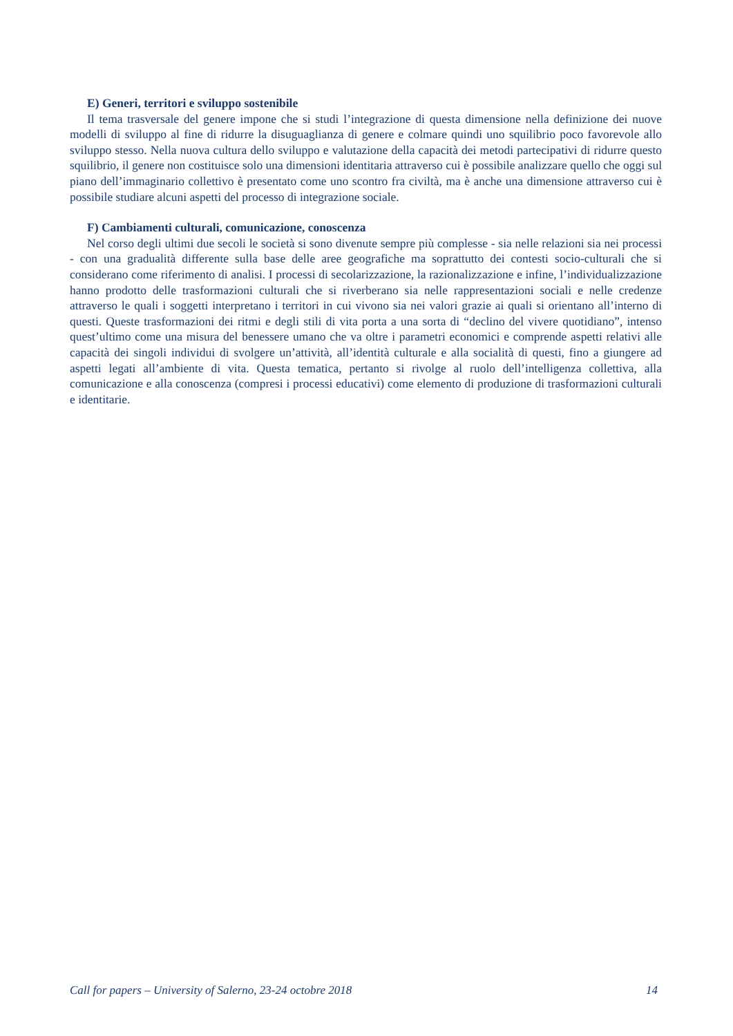E) Generi, territori e sviluppo sostenibile
Il tema trasversale del genere impone che si studi l’integrazione di questa dimensione nella definizione dei nuove modelli di sviluppo al fine di ridurre la disuguaglianza di genere e colmare quindi uno squilibrio poco favorevole allo sviluppo stesso. Nella nuova cultura dello sviluppo e valutazione della capacità dei metodi partecipativi di ridurre questo squilibrio, il genere non costituisce solo una dimensioni identitaria attraverso cui è possibile analizzare quello che oggi sul piano dell’immaginario collettivo è presentato come uno scontro fra civiltà, ma è anche una dimensione attraverso cui è possibile studiare alcuni aspetti del processo di integrazione sociale.
F) Cambiamenti culturali, comunicazione, conoscenza
Nel corso degli ultimi due secoli le società si sono divenute sempre più complesse - sia nelle relazioni sia nei processi - con una gradualità differente sulla base delle aree geografiche ma soprattutto dei contesti socio-culturali che si considerano come riferimento di analisi. I processi di secolarizzazione, la razionalizzazione e infine, l’individualizzazione hanno prodotto delle trasformazioni culturali che si riverberano sia nelle rappresentazioni sociali e nelle credenze attraverso le quali i soggetti interpretano i territori in cui vivono sia nei valori grazie ai quali si orientano all’interno di questi. Queste trasformazioni dei ritmi e degli stili di vita porta a una sorta di “declino del vivere quotidiano”, intenso quest’ultimo come una misura del benessere umano che va oltre i parametri economici e comprende aspetti relativi alle capacità dei singoli individui di svolgere un’attività, all’identità culturale e alla socialità di questi, fino a giungere ad aspetti legati all’ambiente di vita. Questa tematica, pertanto si rivolge al ruolo dell’intelligenza collettiva, alla comunicazione e alla conoscenza (compresi i processi educativi) come elemento di produzione di trasformazioni culturali e identitarie.
Call for papers – University of Salerno, 23-24 octobre 2018 14